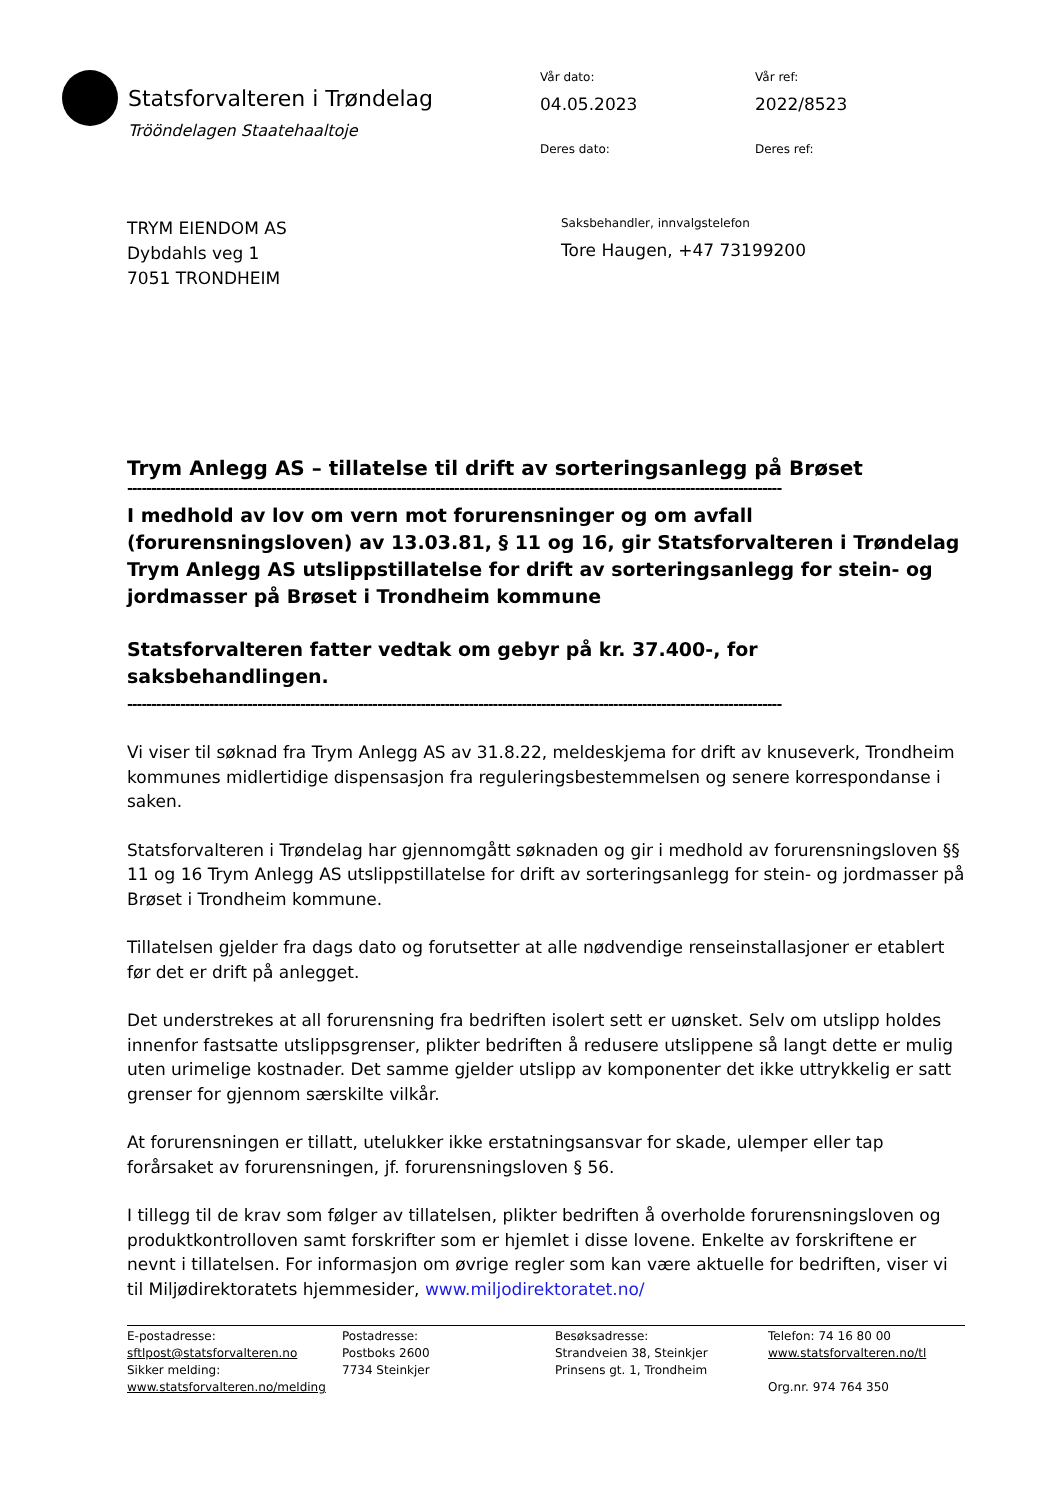Statsforvalteren i Trøndelag
Trööndelagen Staatehaaltoje
Vår dato:
04.05.2023
Vår ref:
2022/8523
Deres dato:
Deres ref:
TRYM EIENDOM AS
Dybdahls veg 1
7051 TRONDHEIM
Saksbehandler, innvalgstelefon
Tore Haugen, +47 73199200
Trym Anlegg AS – tillatelse til drift av sorteringsanlegg på Brøset
----------------------------------------------------------------------------------------------------------------------------------------
I medhold av lov om vern mot forurensninger og om avfall (forurensningsloven) av 13.03.81, § 11 og 16, gir Statsforvalteren i Trøndelag Trym Anlegg AS utslippstillatelse for drift av sorteringsanlegg for stein- og jordmasser på Brøset i Trondheim kommune
Statsforvalteren fatter vedtak om gebyr på kr. 37.400-, for saksbehandlingen.
----------------------------------------------------------------------------------------------------------------------------------------
Vi viser til søknad fra Trym Anlegg AS av 31.8.22, meldeskjema for drift av knuseverk, Trondheim kommunes midlertidige dispensasjon fra reguleringsbestemmelsen og senere korrespondanse i saken.
Statsforvalteren i Trøndelag har gjennomgått søknaden og gir i medhold av forurensningsloven §§ 11 og 16 Trym Anlegg AS utslippstillatelse for drift av sorteringsanlegg for stein- og jordmasser på Brøset i Trondheim kommune.
Tillatelsen gjelder fra dags dato og forutsetter at alle nødvendige renseinstallasjoner er etablert før det er drift på anlegget.
Det understrekes at all forurensning fra bedriften isolert sett er uønsket. Selv om utslipp holdes innenfor fastsatte utslippsgrenser, plikter bedriften å redusere utslippene så langt dette er mulig uten urimelige kostnader. Det samme gjelder utslipp av komponenter det ikke uttrykkelig er satt grenser for gjennom særskilte vilkår.
At forurensningen er tillatt, utelukker ikke erstatningsansvar for skade, ulemper eller tap forårsaket av forurensningen, jf. forurensningsloven § 56.
I tillegg til de krav som følger av tillatelsen, plikter bedriften å overholde forurensningsloven og produktkontrolloven samt forskrifter som er hjemlet i disse lovene. Enkelte av forskriftene er nevnt i tillatelsen. For informasjon om øvrige regler som kan være aktuelle for bedriften, viser vi til Miljødirektoratets hjemmesider, www.miljodirektoratet.no/
E-postadresse:
sftlpost@statsforvalteren.no
Sikker melding:
www.statsforvalteren.no/melding
Postadresse:
Postboks 2600
7734 Steinkjer
Besøksadresse:
Strandveien 38, Steinkjer
Prinsens gt. 1, Trondheim
Telefon: 74 16 80 00
www.statsforvalteren.no/tl
Org.nr. 974 764 350